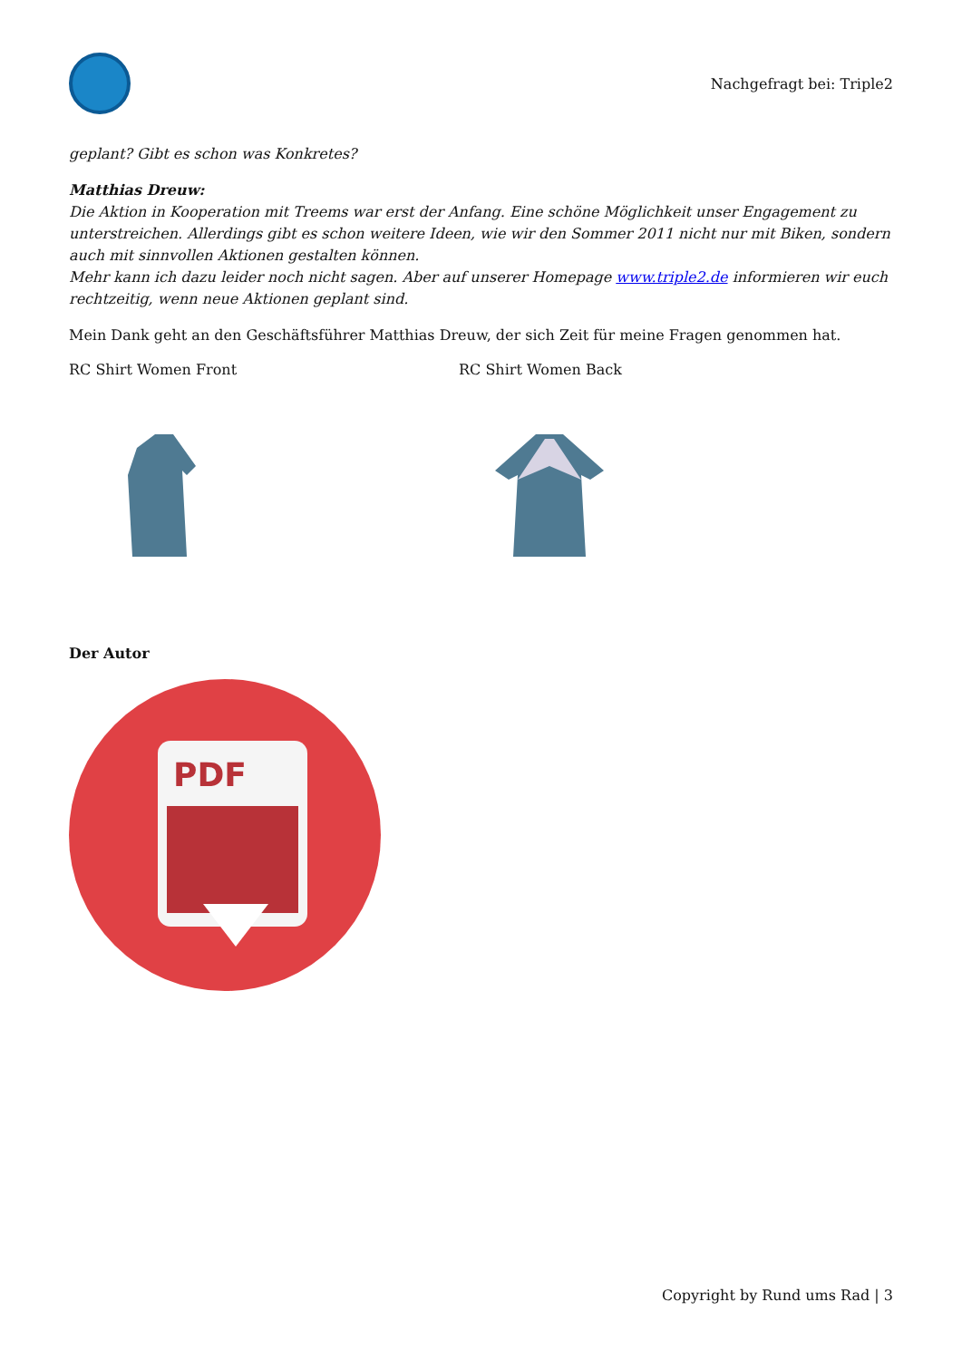Nachgefragt bei: Triple2
geplant? Gibt es schon was Konkretes?
Matthias Dreuw:
Die Aktion in Kooperation mit Treems war erst der Anfang. Eine schöne Möglichkeit unser Engagement zu unterstreichen. Allerdings gibt es schon weitere Ideen, wie wir den Sommer 2011 nicht nur mit Biken, sondern auch mit sinnvollen Aktionen gestalten können.
Mehr kann ich dazu leider noch nicht sagen. Aber auf unserer Homepage www.triple2.de informieren wir euch rechtzeitig, wenn neue Aktionen geplant sind.
Mein Dank geht an den Geschäftsführer Matthias Dreuw, der sich Zeit für meine Fragen genommen hat.
RC Shirt Women Front RC Shirt Women Back
Der Autor
PDF
Copyright by Rund ums Rad | 3